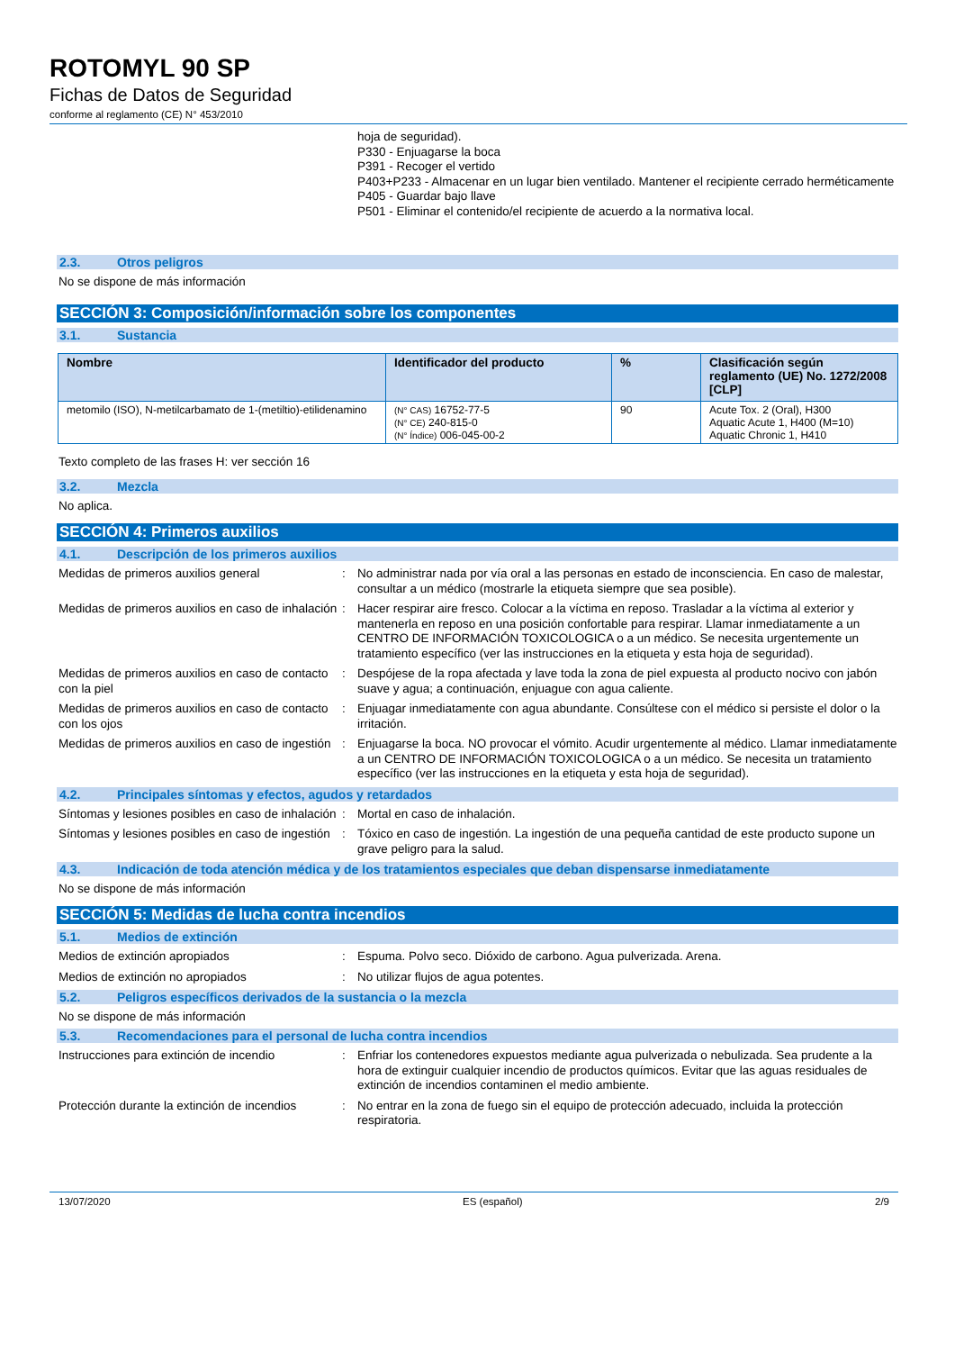ROTOMYL 90 SP
Fichas de Datos de Seguridad
conforme al reglamento (CE) N° 453/2010
hoja de seguridad).
P330 - Enjuagarse la boca
P391 - Recoger el vertido
P403+P233 - Almacenar en un lugar bien ventilado. Mantener el recipiente cerrado herméticamente
P405 - Guardar bajo llave
P501 - Eliminar el contenido/el recipiente de acuerdo a la normativa local.
2.3. Otros peligros
No se dispone de más información
SECCIÓN 3: Composición/información sobre los componentes
3.1. Sustancia
| Nombre | Identificador del producto | % | Clasificación según reglamento (UE) No. 1272/2008 [CLP] |
| --- | --- | --- | --- |
| metomilo (ISO), N-metilcarbamato de 1-(metiltio)-etilidenamino | (N° CAS) 16752-77-5 (N° CE) 240-815-0 (N° Índice) 006-045-00-2 | 90 | Acute Tox. 2 (Oral), H300 Aquatic Acute 1, H400 (M=10) Aquatic Chronic 1, H410 |
Texto completo de las frases H: ver sección 16
3.2. Mezcla
No aplica.
SECCIÓN 4: Primeros auxilios
4.1. Descripción de los primeros auxilios
Medidas de primeros auxilios general : No administrar nada por vía oral a las personas en estado de inconsciencia. En caso de malestar, consultar a un médico (mostrarle la etiqueta siempre que sea posible).
Medidas de primeros auxilios en caso de inhalación
: Hacer respirar aire fresco. Colocar a la víctima en reposo. Trasladar a la víctima al exterior y mantenerla en reposo en una posición confortable para respirar. Llamar inmediatamente a un CENTRO DE INFORMACIÓN TOXICOLOGICA o a un médico. Se necesita urgentemente un tratamiento específico (ver las instrucciones en la etiqueta y esta hoja de seguridad).
Medidas de primeros auxilios en caso de contacto con la piel
: Despójese de la ropa afectada y lave toda la zona de piel expuesta al producto nocivo con jabón suave y agua; a continuación, enjuague con agua caliente.
Medidas de primeros auxilios en caso de contacto con los ojos
: Enjuagar inmediatamente con agua abundante. Consúltese con el médico si persiste el dolor o la irritación.
Medidas de primeros auxilios en caso de ingestión
: Enjuagarse la boca. NO provocar el vómito. Acudir urgentemente al médico. Llamar inmediatamente a un CENTRO DE INFORMACIÓN TOXICOLOGICA o a un médico. Se necesita un tratamiento específico (ver las instrucciones en la etiqueta y esta hoja de seguridad).
4.2. Principales síntomas y efectos, agudos y retardados
Síntomas y lesiones posibles en caso de inhalación
: Mortal en caso de inhalación.
Síntomas y lesiones posibles en caso de ingestión
: Tóxico en caso de ingestión. La ingestión de una pequeña cantidad de este producto supone un grave peligro para la salud.
4.3. Indicación de toda atención médica y de los tratamientos especiales que deban dispensarse inmediatamente
No se dispone de más información
SECCIÓN 5: Medidas de lucha contra incendios
5.1. Medios de extinción
Medios de extinción apropiados : Espuma. Polvo seco. Dióxido de carbono. Agua pulverizada. Arena.
Medios de extinción no apropiados : No utilizar flujos de agua potentes.
5.2. Peligros específicos derivados de la sustancia o la mezcla
No se dispone de más información
5.3. Recomendaciones para el personal de lucha contra incendios
Instrucciones para extinción de incendio
: Enfriar los contenedores expuestos mediante agua pulverizada o nebulizada. Sea prudente a la hora de extinguir cualquier incendio de productos químicos. Evitar que las aguas residuales de extinción de incendios contaminen el medio ambiente.
Protección durante la extinción de incendios
: No entrar en la zona de fuego sin el equipo de protección adecuado, incluida la protección respiratoria.
13/07/2020 ES (español) 2/9